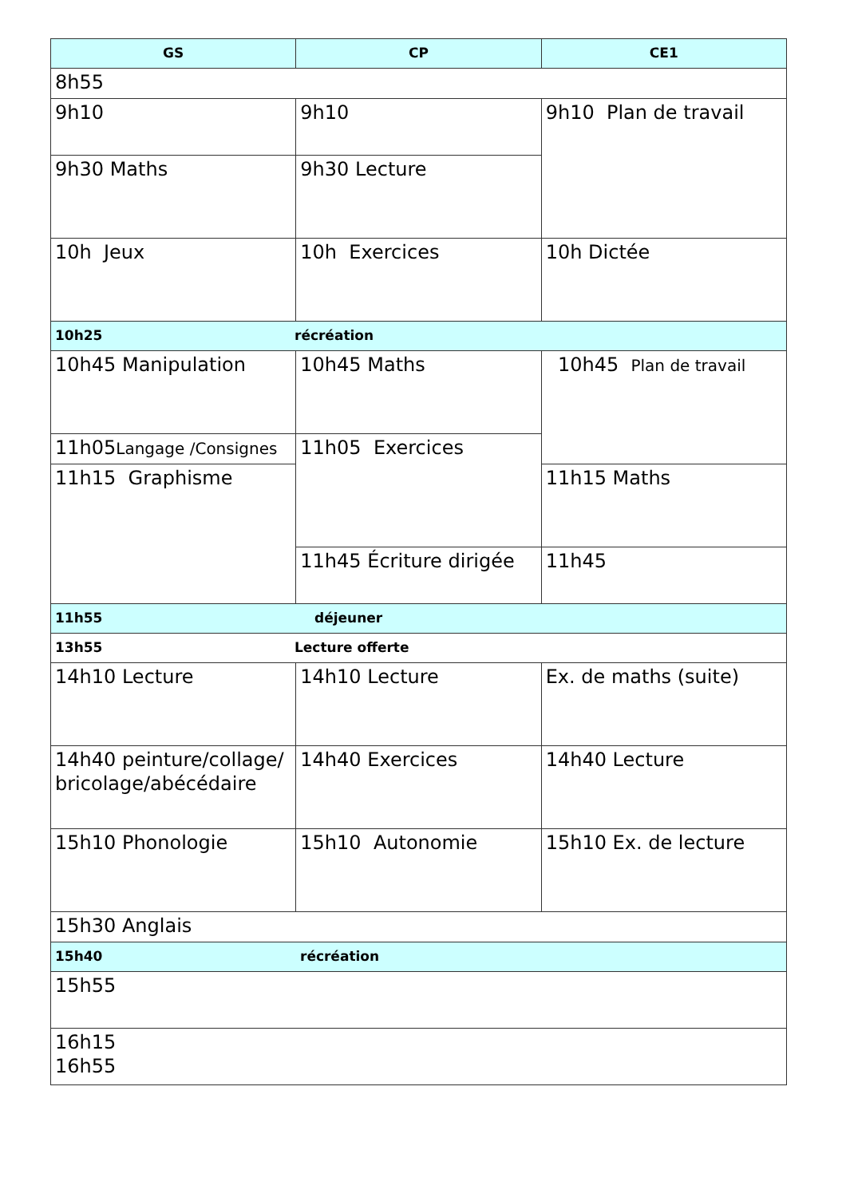| GS | CP | CE1 |
| --- | --- | --- |
| 8h55 | | |
| 9h10 | 9h10 | 9h10 Plan de travail |
| 9h30 Maths | 9h30 Lecture | |
| 10h Jeux | 10h Exercices | 10h Dictée |
| 10h25 récréation | | |
| 10h45 Manipulation | 10h45 Maths | 10h45 Plan de travail |
| 11h05 Langage /Consignes | 11h05 Exercices | |
| 11h15 Graphisme | | 11h15 Maths |
| | 11h45 Écriture dirigée | 11h45 |
| 11h55 déjeuner | | |
| 13h55 Lecture offerte | | |
| 14h10 Lecture | 14h10 Lecture | Ex. de maths (suite) |
| 14h40 peinture/collage/ bricolage/abécédaire | 14h40 Exercices | 14h40 Lecture |
| 15h10 Phonologie | 15h10 Autonomie | 15h10 Ex. de lecture |
| 15h30 Anglais | | |
| 15h40 récréation | | |
| 15h55 | | |
| 16h15 16h55 | | |